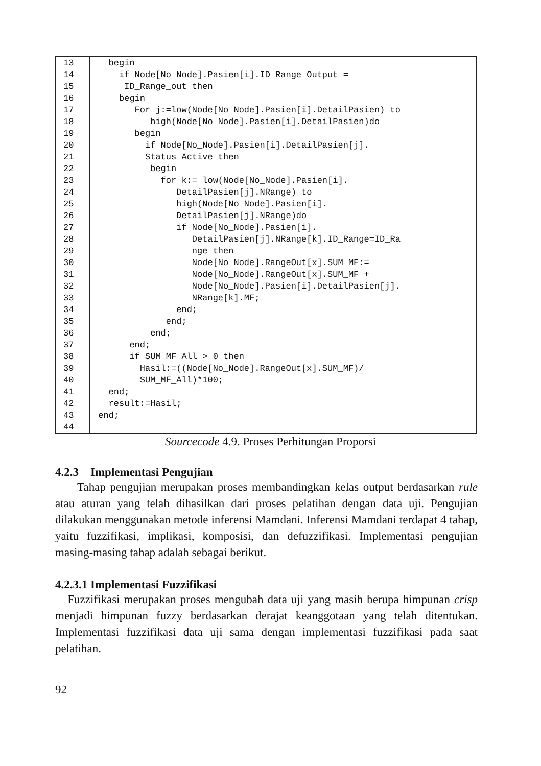| 13 | begin |
| 14 | if Node[No_Node].Pasien[i].ID_Range_Output = |
| 15 | ID_Range_out then |
| 16 | begin |
| 17 | For j:=low(Node[No_Node].Pasien[i].DetailPasien) to |
| 18 | high(Node[No_Node].Pasien[i].DetailPasien)do |
| 19 | begin |
| 20 | if Node[No_Node].Pasien[i].DetailPasien[j]. |
| 21 | Status_Active then |
| 22 | begin |
| 23 | for k:= low(Node[No_Node].Pasien[i]. |
| 24 | DetailPasien[j].NRange) to |
| 25 | high(Node[No_Node].Pasien[i]. |
| 26 | DetailPasien[j].NRange)do |
| 27 | if Node[No_Node].Pasien[i]. |
| 28 | DetailPasien[j].NRange[k].ID_Range=ID_Ra |
| 29 | nge then |
| 30 | Node[No_Node].RangeOut[x].SUM_MF:= |
| 31 | Node[No_Node].RangeOut[x].SUM_MF + |
| 32 | Node[No_Node].Pasien[i].DetailPasien[j]. |
| 33 | NRange[k].MF; |
| 34 | end; |
| 35 | end; |
| 36 | end; |
| 37 | end; |
| 38 | if SUM_MF_All > 0 then |
| 39 | Hasil:=((Node[No_Node].RangeOut[x].SUM_MF)/ |
| 40 | SUM_MF_All)*100; |
| 41 | end; |
| 42 | result:=Hasil; |
| 43 | end; |
| 44 | |
Sourcecode 4.9. Proses Perhitungan Proporsi
4.2.3 Implementasi Pengujian
Tahap pengujian merupakan proses membandingkan kelas output berdasarkan rule atau aturan yang telah dihasilkan dari proses pelatihan dengan data uji. Pengujian dilakukan menggunakan metode inferensi Mamdani. Inferensi Mamdani terdapat 4 tahap, yaitu fuzzifikasi, implikasi, komposisi, dan defuzzifikasi. Implementasi pengujian masing-masing tahap adalah sebagai berikut.
4.2.3.1 Implementasi Fuzzifikasi
Fuzzifikasi merupakan proses mengubah data uji yang masih berupa himpunan crisp menjadi himpunan fuzzy berdasarkan derajat keanggotaan yang telah ditentukan. Implementasi fuzzifikasi data uji sama dengan implementasi fuzzifikasi pada saat pelatihan.
92